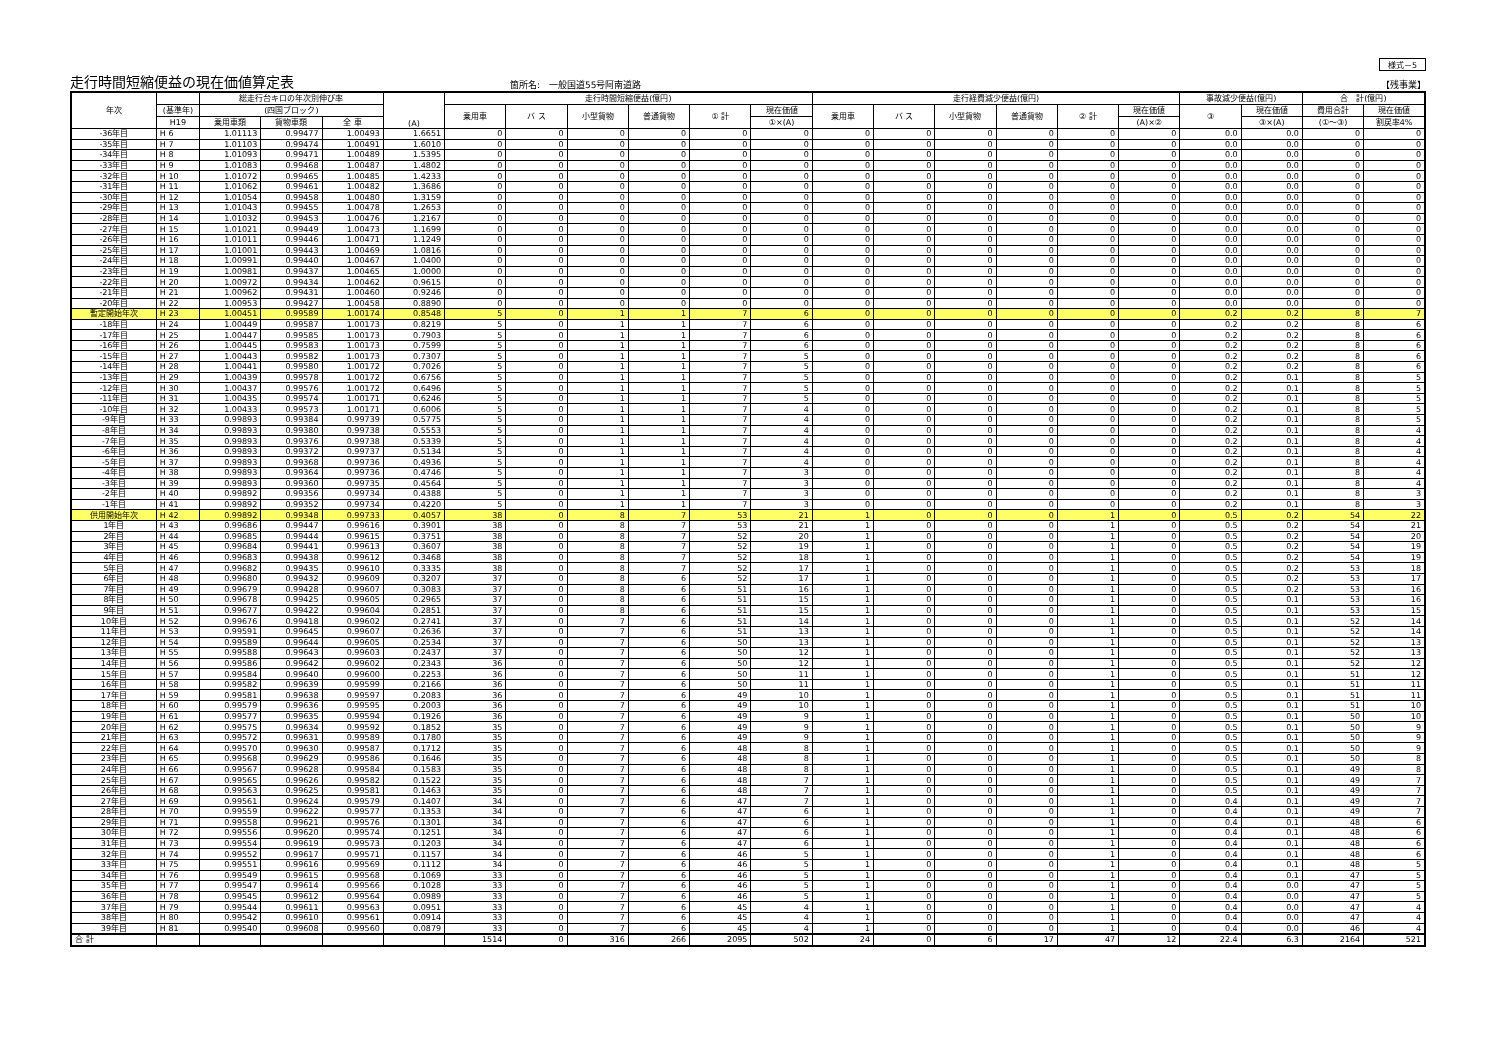様式－5
走行時間短縮便益の現在価値算定表
箇所名:　一般国道55号阿南道路 【残事業】
| 年次 | | 総走行台キロの年次別伸び率 | | | (A) | 走行時間短縮便益(億円) | | | | | | 走行経費減少便益(億円) | | | | | | 事故減少便益(億円) | | 合 計(億円) | |
| --- | --- | --- | --- | --- | --- | --- | --- | --- | --- | --- | --- | --- | --- | --- | --- | --- | --- | --- | --- | --- | --- |
| | (基準年) | (四国ブロック) | | | | 乗用車 | バ ス | 小型貨物 | 普通貨物 | ① 計 | 現在価値 | 乗用車 | バ ス | 小型貨物 | 普通貨物 | ② 計 | 現在価値 | ③ | 現在価値 | 費用合計 | 現在価値 |
| | H19 | 乗用車類 | 貨物車類 | 全 車 | | | | | | | ①×(A) | | | | | | (A)×② | | ③×(A) | (①〜③) | 割戻率4% |
| -36年目 | H 6 | 1.01113 | 0.99477 | 1.00493 | 1.6651 | 0 | 0 | 0 | 0 | 0 | 0 | 0 | 0 | 0 | 0 | 0 | 0 | 0.0 | 0.0 | 0 | 0 |
| -35年目 | H 7 | 1.01103 | 0.99474 | 1.00491 | 1.6010 | 0 | 0 | 0 | 0 | 0 | 0 | 0 | 0 | 0 | 0 | 0 | 0 | 0.0 | 0.0 | 0 | 0 |
| -34年目 | H 8 | 1.01093 | 0.99471 | 1.00489 | 1.5395 | 0 | 0 | 0 | 0 | 0 | 0 | 0 | 0 | 0 | 0 | 0 | 0 | 0.0 | 0.0 | 0 | 0 |
| -33年目 | H 9 | 1.01083 | 0.99468 | 1.00487 | 1.4802 | 0 | 0 | 0 | 0 | 0 | 0 | 0 | 0 | 0 | 0 | 0 | 0 | 0.0 | 0.0 | 0 | 0 |
| -32年目 | H 10 | 1.01072 | 0.99465 | 1.00485 | 1.4233 | 0 | 0 | 0 | 0 | 0 | 0 | 0 | 0 | 0 | 0 | 0 | 0 | 0.0 | 0.0 | 0 | 0 |
| -31年目 | H 11 | 1.01062 | 0.99461 | 1.00482 | 1.3686 | 0 | 0 | 0 | 0 | 0 | 0 | 0 | 0 | 0 | 0 | 0 | 0 | 0.0 | 0.0 | 0 | 0 |
| -30年目 | H 12 | 1.01054 | 0.99458 | 1.00480 | 1.3159 | 0 | 0 | 0 | 0 | 0 | 0 | 0 | 0 | 0 | 0 | 0 | 0 | 0.0 | 0.0 | 0 | 0 |
| -29年目 | H 13 | 1.01043 | 0.99455 | 1.00478 | 1.2653 | 0 | 0 | 0 | 0 | 0 | 0 | 0 | 0 | 0 | 0 | 0 | 0 | 0.0 | 0.0 | 0 | 0 |
| -28年目 | H 14 | 1.01032 | 0.99453 | 1.00476 | 1.2167 | 0 | 0 | 0 | 0 | 0 | 0 | 0 | 0 | 0 | 0 | 0 | 0 | 0.0 | 0.0 | 0 | 0 |
| -27年目 | H 15 | 1.01021 | 0.99449 | 1.00473 | 1.1699 | 0 | 0 | 0 | 0 | 0 | 0 | 0 | 0 | 0 | 0 | 0 | 0 | 0.0 | 0.0 | 0 | 0 |
| -26年目 | H 16 | 1.01011 | 0.99446 | 1.00471 | 1.1249 | 0 | 0 | 0 | 0 | 0 | 0 | 0 | 0 | 0 | 0 | 0 | 0 | 0.0 | 0.0 | 0 | 0 |
| -25年目 | H 17 | 1.01001 | 0.99443 | 1.00469 | 1.0816 | 0 | 0 | 0 | 0 | 0 | 0 | 0 | 0 | 0 | 0 | 0 | 0 | 0.0 | 0.0 | 0 | 0 |
| -24年目 | H 18 | 1.00991 | 0.99440 | 1.00467 | 1.0400 | 0 | 0 | 0 | 0 | 0 | 0 | 0 | 0 | 0 | 0 | 0 | 0 | 0.0 | 0.0 | 0 | 0 |
| -23年目 | H 19 | 1.00981 | 0.99437 | 1.00465 | 1.0000 | 0 | 0 | 0 | 0 | 0 | 0 | 0 | 0 | 0 | 0 | 0 | 0 | 0.0 | 0.0 | 0 | 0 |
| -22年目 | H 20 | 1.00972 | 0.99434 | 1.00462 | 0.9615 | 0 | 0 | 0 | 0 | 0 | 0 | 0 | 0 | 0 | 0 | 0 | 0 | 0.0 | 0.0 | 0 | 0 |
| -21年目 | H 21 | 1.00962 | 0.99431 | 1.00460 | 0.9246 | 0 | 0 | 0 | 0 | 0 | 0 | 0 | 0 | 0 | 0 | 0 | 0 | 0.0 | 0.0 | 0 | 0 |
| -20年目 | H 22 | 1.00953 | 0.99427 | 1.00458 | 0.8890 | 0 | 0 | 0 | 0 | 0 | 0 | 0 | 0 | 0 | 0 | 0 | 0 | 0.0 | 0.0 | 0 | 0 |
| 暫定開始年次 | H 23 | 1.00451 | 0.99589 | 1.00174 | 0.8548 | 5 | 0 | 1 | 1 | 7 | 6 | 0 | 0 | 0 | 0 | 0 | 0 | 0.2 | 0.2 | 8 | 7 |
| -18年目 | H 24 | 1.00449 | 0.99587 | 1.00173 | 0.8219 | 5 | 0 | 1 | 1 | 7 | 6 | 0 | 0 | 0 | 0 | 0 | 0 | 0.2 | 0.2 | 8 | 6 |
| -17年目 | H 25 | 1.00447 | 0.99585 | 1.00173 | 0.7903 | 5 | 0 | 1 | 1 | 7 | 6 | 0 | 0 | 0 | 0 | 0 | 0 | 0.2 | 0.2 | 8 | 6 |
| -16年目 | H 26 | 1.00445 | 0.99583 | 1.00173 | 0.7599 | 5 | 0 | 1 | 1 | 7 | 6 | 0 | 0 | 0 | 0 | 0 | 0 | 0.2 | 0.2 | 8 | 6 |
| -15年目 | H 27 | 1.00443 | 0.99582 | 1.00173 | 0.7307 | 5 | 0 | 1 | 1 | 7 | 5 | 0 | 0 | 0 | 0 | 0 | 0 | 0.2 | 0.2 | 8 | 6 |
| -14年目 | H 28 | 1.00441 | 0.99580 | 1.00172 | 0.7026 | 5 | 0 | 1 | 1 | 7 | 5 | 0 | 0 | 0 | 0 | 0 | 0 | 0.2 | 0.2 | 8 | 6 |
| -13年目 | H 29 | 1.00439 | 0.99578 | 1.00172 | 0.6756 | 5 | 0 | 1 | 1 | 7 | 5 | 0 | 0 | 0 | 0 | 0 | 0 | 0.2 | 0.1 | 8 | 5 |
| -12年目 | H 30 | 1.00437 | 0.99576 | 1.00172 | 0.6496 | 5 | 0 | 1 | 1 | 7 | 5 | 0 | 0 | 0 | 0 | 0 | 0 | 0.2 | 0.1 | 8 | 5 |
| -11年目 | H 31 | 1.00435 | 0.99574 | 1.00171 | 0.6246 | 5 | 0 | 1 | 1 | 7 | 5 | 0 | 0 | 0 | 0 | 0 | 0 | 0.2 | 0.1 | 8 | 5 |
| -10年目 | H 32 | 1.00433 | 0.99573 | 1.00171 | 0.6006 | 5 | 0 | 1 | 1 | 7 | 4 | 0 | 0 | 0 | 0 | 0 | 0 | 0.2 | 0.1 | 8 | 5 |
| -9年目 | H 33 | 0.99893 | 0.99384 | 0.99739 | 0.5775 | 5 | 0 | 1 | 1 | 7 | 4 | 0 | 0 | 0 | 0 | 0 | 0 | 0.2 | 0.1 | 8 | 5 |
| -8年目 | H 34 | 0.99893 | 0.99380 | 0.99738 | 0.5553 | 5 | 0 | 1 | 1 | 7 | 4 | 0 | 0 | 0 | 0 | 0 | 0 | 0.2 | 0.1 | 8 | 4 |
| -7年目 | H 35 | 0.99893 | 0.99376 | 0.99738 | 0.5339 | 5 | 0 | 1 | 1 | 7 | 4 | 0 | 0 | 0 | 0 | 0 | 0 | 0.2 | 0.1 | 8 | 4 |
| -6年目 | H 36 | 0.99893 | 0.99372 | 0.99737 | 0.5134 | 5 | 0 | 1 | 1 | 7 | 4 | 0 | 0 | 0 | 0 | 0 | 0 | 0.2 | 0.1 | 8 | 4 |
| -5年目 | H 37 | 0.99893 | 0.99368 | 0.99736 | 0.4936 | 5 | 0 | 1 | 1 | 7 | 4 | 0 | 0 | 0 | 0 | 0 | 0 | 0.2 | 0.1 | 8 | 4 |
| -4年目 | H 38 | 0.99893 | 0.99364 | 0.99736 | 0.4746 | 5 | 0 | 1 | 1 | 7 | 3 | 0 | 0 | 0 | 0 | 0 | 0 | 0.2 | 0.1 | 8 | 4 |
| -3年目 | H 39 | 0.99893 | 0.99360 | 0.99735 | 0.4564 | 5 | 0 | 1 | 1 | 7 | 3 | 0 | 0 | 0 | 0 | 0 | 0 | 0.2 | 0.1 | 8 | 4 |
| -2年目 | H 40 | 0.99892 | 0.99356 | 0.99734 | 0.4388 | 5 | 0 | 1 | 1 | 7 | 3 | 0 | 0 | 0 | 0 | 0 | 0 | 0.2 | 0.1 | 8 | 3 |
| -1年目 | H 41 | 0.99892 | 0.99352 | 0.99734 | 0.4220 | 5 | 0 | 1 | 1 | 7 | 3 | 0 | 0 | 0 | 0 | 0 | 0 | 0.2 | 0.1 | 8 | 3 |
| 供用開始年次 | H 42 | 0.99892 | 0.99348 | 0.99733 | 0.4057 | 38 | 0 | 8 | 7 | 53 | 21 | 1 | 0 | 0 | 0 | 1 | 0 | 0.5 | 0.2 | 54 | 22 |
| 1年目 | H 43 | 0.99686 | 0.99447 | 0.99616 | 0.3901 | 38 | 0 | 8 | 7 | 53 | 21 | 1 | 0 | 0 | 0 | 1 | 0 | 0.5 | 0.2 | 54 | 21 |
| 2年目 | H 44 | 0.99685 | 0.99444 | 0.99615 | 0.3751 | 38 | 0 | 8 | 7 | 52 | 20 | 1 | 0 | 0 | 0 | 1 | 0 | 0.5 | 0.2 | 54 | 20 |
| 3年目 | H 45 | 0.99684 | 0.99441 | 0.99613 | 0.3607 | 38 | 0 | 8 | 7 | 52 | 19 | 1 | 0 | 0 | 0 | 1 | 0 | 0.5 | 0.2 | 54 | 19 |
| 4年目 | H 46 | 0.99683 | 0.99438 | 0.99612 | 0.3468 | 38 | 0 | 8 | 7 | 52 | 18 | 1 | 0 | 0 | 0 | 1 | 0 | 0.5 | 0.2 | 54 | 19 |
| 5年目 | H 47 | 0.99682 | 0.99435 | 0.99610 | 0.3335 | 38 | 0 | 8 | 7 | 52 | 17 | 1 | 0 | 0 | 0 | 1 | 0 | 0.5 | 0.2 | 53 | 18 |
| 6年目 | H 48 | 0.99680 | 0.99432 | 0.99609 | 0.3207 | 37 | 0 | 8 | 6 | 52 | 17 | 1 | 0 | 0 | 0 | 1 | 0 | 0.5 | 0.2 | 53 | 17 |
| 7年目 | H 49 | 0.99679 | 0.99428 | 0.99607 | 0.3083 | 37 | 0 | 8 | 6 | 51 | 16 | 1 | 0 | 0 | 0 | 1 | 0 | 0.5 | 0.2 | 53 | 16 |
| 8年目 | H 50 | 0.99678 | 0.99425 | 0.99605 | 0.2965 | 37 | 0 | 8 | 6 | 51 | 15 | 1 | 0 | 0 | 0 | 1 | 0 | 0.5 | 0.1 | 53 | 16 |
| 9年目 | H 51 | 0.99677 | 0.99422 | 0.99604 | 0.2851 | 37 | 0 | 8 | 6 | 51 | 15 | 1 | 0 | 0 | 0 | 1 | 0 | 0.5 | 0.1 | 53 | 15 |
| 10年目 | H 52 | 0.99676 | 0.99418 | 0.99602 | 0.2741 | 37 | 0 | 7 | 6 | 51 | 14 | 1 | 0 | 0 | 0 | 1 | 0 | 0.5 | 0.1 | 52 | 14 |
| 11年目 | H 53 | 0.99591 | 0.99645 | 0.99607 | 0.2636 | 37 | 0 | 7 | 6 | 51 | 13 | 1 | 0 | 0 | 0 | 1 | 0 | 0.5 | 0.1 | 52 | 14 |
| 12年目 | H 54 | 0.99589 | 0.99644 | 0.99605 | 0.2534 | 37 | 0 | 7 | 6 | 50 | 13 | 1 | 0 | 0 | 0 | 1 | 0 | 0.5 | 0.1 | 52 | 13 |
| 13年目 | H 55 | 0.99588 | 0.99643 | 0.99603 | 0.2437 | 37 | 0 | 7 | 6 | 50 | 12 | 1 | 0 | 0 | 0 | 1 | 0 | 0.5 | 0.1 | 52 | 13 |
| 14年目 | H 56 | 0.99586 | 0.99642 | 0.99602 | 0.2343 | 36 | 0 | 7 | 6 | 50 | 12 | 1 | 0 | 0 | 0 | 1 | 0 | 0.5 | 0.1 | 52 | 12 |
| 15年目 | H 57 | 0.99584 | 0.99640 | 0.99600 | 0.2253 | 36 | 0 | 7 | 6 | 50 | 11 | 1 | 0 | 0 | 0 | 1 | 0 | 0.5 | 0.1 | 51 | 12 |
| 16年目 | H 58 | 0.99582 | 0.99639 | 0.99599 | 0.2166 | 36 | 0 | 7 | 6 | 50 | 11 | 1 | 0 | 0 | 0 | 1 | 0 | 0.5 | 0.1 | 51 | 11 |
| 17年目 | H 59 | 0.99581 | 0.99638 | 0.99597 | 0.2083 | 36 | 0 | 7 | 6 | 49 | 10 | 1 | 0 | 0 | 0 | 1 | 0 | 0.5 | 0.1 | 51 | 11 |
| 18年目 | H 60 | 0.99579 | 0.99636 | 0.99595 | 0.2003 | 36 | 0 | 7 | 6 | 49 | 10 | 1 | 0 | 0 | 0 | 1 | 0 | 0.5 | 0.1 | 51 | 10 |
| 19年目 | H 61 | 0.99577 | 0.99635 | 0.99594 | 0.1926 | 36 | 0 | 7 | 6 | 49 | 9 | 1 | 0 | 0 | 0 | 1 | 0 | 0.5 | 0.1 | 50 | 10 |
| 20年目 | H 62 | 0.99575 | 0.99634 | 0.99592 | 0.1852 | 35 | 0 | 7 | 6 | 49 | 9 | 1 | 0 | 0 | 0 | 1 | 0 | 0.5 | 0.1 | 50 | 9 |
| 21年目 | H 63 | 0.99572 | 0.99631 | 0.99589 | 0.1780 | 35 | 0 | 7 | 6 | 49 | 9 | 1 | 0 | 0 | 0 | 1 | 0 | 0.5 | 0.1 | 50 | 9 |
| 22年目 | H 64 | 0.99570 | 0.99630 | 0.99587 | 0.1712 | 35 | 0 | 7 | 6 | 48 | 8 | 1 | 0 | 0 | 0 | 1 | 0 | 0.5 | 0.1 | 50 | 9 |
| 23年目 | H 65 | 0.99568 | 0.99629 | 0.99586 | 0.1646 | 35 | 0 | 7 | 6 | 48 | 8 | 1 | 0 | 0 | 0 | 1 | 0 | 0.5 | 0.1 | 50 | 8 |
| 24年目 | H 66 | 0.99567 | 0.99628 | 0.99584 | 0.1583 | 35 | 0 | 7 | 6 | 48 | 8 | 1 | 0 | 0 | 0 | 1 | 0 | 0.5 | 0.1 | 49 | 8 |
| 25年目 | H 67 | 0.99565 | 0.99626 | 0.99582 | 0.1522 | 35 | 0 | 7 | 6 | 48 | 7 | 1 | 0 | 0 | 0 | 1 | 0 | 0.5 | 0.1 | 49 | 7 |
| 26年目 | H 68 | 0.99563 | 0.99625 | 0.99581 | 0.1463 | 35 | 0 | 7 | 6 | 48 | 7 | 1 | 0 | 0 | 0 | 1 | 0 | 0.5 | 0.1 | 49 | 7 |
| 27年目 | H 69 | 0.99561 | 0.99624 | 0.99579 | 0.1407 | 34 | 0 | 7 | 6 | 47 | 7 | 1 | 0 | 0 | 0 | 1 | 0 | 0.4 | 0.1 | 49 | 7 |
| 28年目 | H 70 | 0.99559 | 0.99622 | 0.99577 | 0.1353 | 34 | 0 | 7 | 6 | 47 | 6 | 1 | 0 | 0 | 0 | 1 | 0 | 0.4 | 0.1 | 49 | 7 |
| 29年目 | H 71 | 0.99558 | 0.99621 | 0.99576 | 0.1301 | 34 | 0 | 7 | 6 | 47 | 6 | 1 | 0 | 0 | 0 | 1 | 0 | 0.4 | 0.1 | 48 | 6 |
| 30年目 | H 72 | 0.99556 | 0.99620 | 0.99574 | 0.1251 | 34 | 0 | 7 | 6 | 47 | 6 | 1 | 0 | 0 | 0 | 1 | 0 | 0.4 | 0.1 | 48 | 6 |
| 31年目 | H 73 | 0.99554 | 0.99619 | 0.99573 | 0.1203 | 34 | 0 | 7 | 6 | 47 | 6 | 1 | 0 | 0 | 0 | 1 | 0 | 0.4 | 0.1 | 48 | 6 |
| 32年目 | H 74 | 0.99552 | 0.99617 | 0.99571 | 0.1157 | 34 | 0 | 7 | 6 | 46 | 5 | 1 | 0 | 0 | 0 | 1 | 0 | 0.4 | 0.1 | 48 | 6 |
| 33年目 | H 75 | 0.99551 | 0.99616 | 0.99569 | 0.1112 | 34 | 0 | 7 | 6 | 46 | 5 | 1 | 0 | 0 | 0 | 1 | 0 | 0.4 | 0.1 | 48 | 5 |
| 34年目 | H 76 | 0.99549 | 0.99615 | 0.99568 | 0.1069 | 33 | 0 | 7 | 6 | 46 | 5 | 1 | 0 | 0 | 0 | 1 | 0 | 0.4 | 0.1 | 47 | 5 |
| 35年目 | H 77 | 0.99547 | 0.99614 | 0.99566 | 0.1028 | 33 | 0 | 7 | 6 | 46 | 5 | 1 | 0 | 0 | 0 | 1 | 0 | 0.4 | 0.0 | 47 | 5 |
| 36年目 | H 78 | 0.99545 | 0.99612 | 0.99564 | 0.0989 | 33 | 0 | 7 | 6 | 46 | 5 | 1 | 0 | 0 | 0 | 1 | 0 | 0.4 | 0.0 | 47 | 5 |
| 37年目 | H 79 | 0.99544 | 0.99611 | 0.99563 | 0.0951 | 33 | 0 | 7 | 6 | 45 | 4 | 1 | 0 | 0 | 0 | 1 | 0 | 0.4 | 0.0 | 47 | 4 |
| 38年目 | H 80 | 0.99542 | 0.99610 | 0.99561 | 0.0914 | 33 | 0 | 7 | 6 | 45 | 4 | 1 | 0 | 0 | 0 | 1 | 0 | 0.4 | 0.0 | 47 | 4 |
| 39年目 | H 81 | 0.99540 | 0.99608 | 0.99560 | 0.0879 | 33 | 0 | 7 | 6 | 45 | 4 | 1 | 0 | 0 | 0 | 1 | 0 | 0.4 | 0.0 | 46 | 4 |
| 合 計 | | | | | | 1514 | 0 | 316 | 266 | 2095 | 502 | 24 | 0 | 6 | 17 | 47 | 12 | 22.4 | 6.3 | 2164 | 521 |